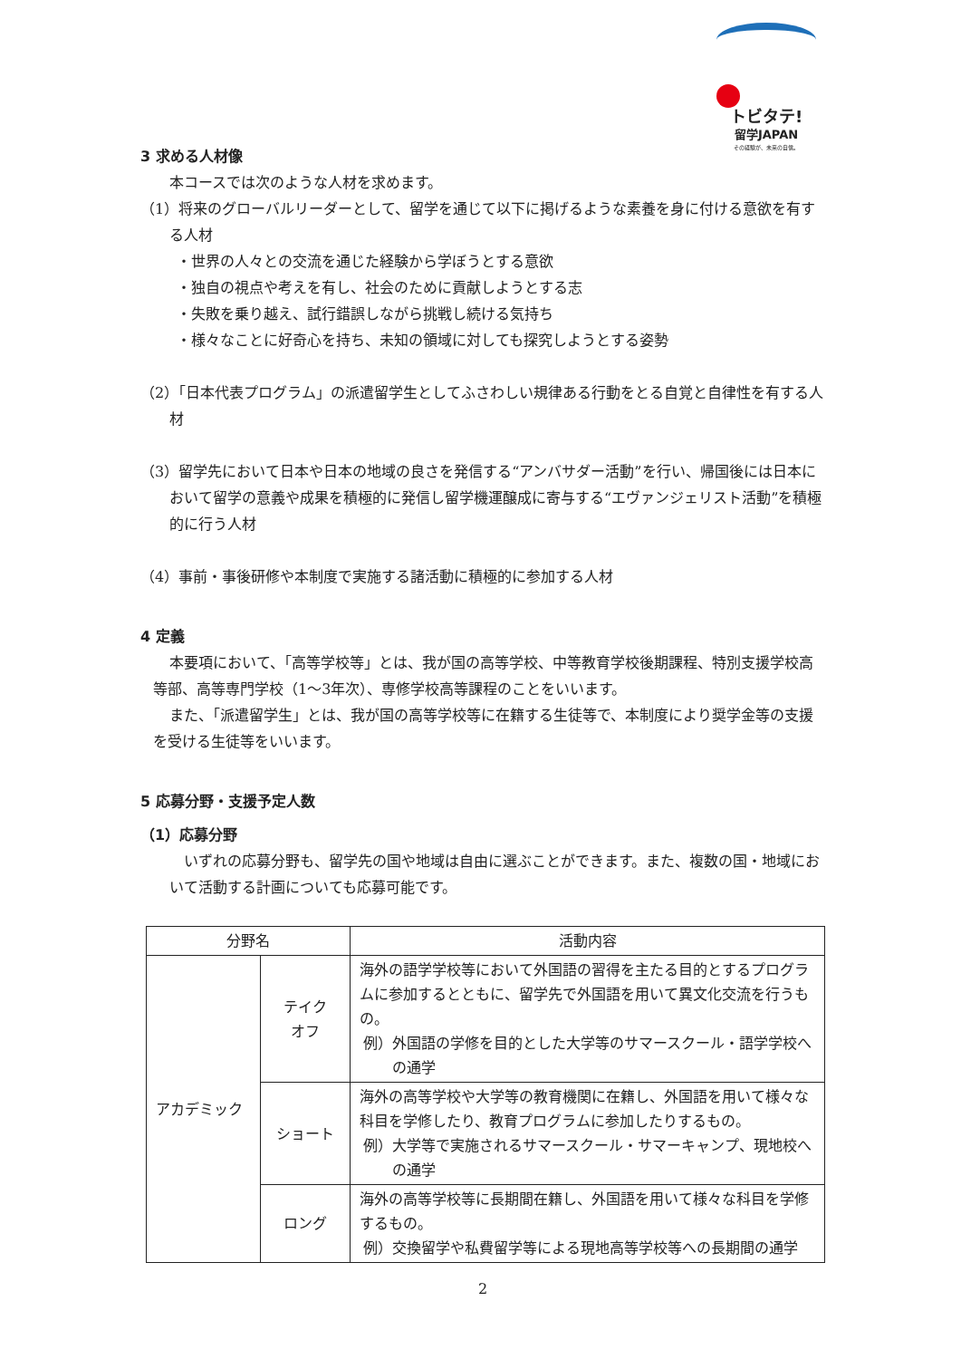トビタテ!
留学JAPAN
その経験が、未来の自信。
3 求める人材像
本コースでは次のような人材を求めます。
（1）将来のグローバルリーダーとして、留学を通じて以下に掲げるような素養を身に付ける意欲を有する人材
・世界の人々との交流を通じた経験から学ぼうとする意欲
・独自の視点や考えを有し、社会のために貢献しようとする志
・失敗を乗り越え、試行錯誤しながら挑戦し続ける気持ち
・様々なことに好奇心を持ち、未知の領域に対しても探究しようとする姿勢
（2）「日本代表プログラム」の派遣留学生としてふさわしい規律ある行動をとる自覚と自律性を有する人材
（3）留学先において日本や日本の地域の良さを発信する“アンバサダー活動”を行い、帰国後には日本において留学の意義や成果を積極的に発信し留学機運醸成に寄与する“エヴァンジェリスト活動”を積極的に行う人材
（4）事前・事後研修や本制度で実施する諸活動に積極的に参加する人材
4 定義
本要項において、「高等学校等」とは、我が国の高等学校、中等教育学校後期課程、特別支援学校高等部、高等専門学校（1～3年次）、専修学校高等課程のことをいいます。
また、「派遣留学生」とは、我が国の高等学校等に在籍する生徒等で、本制度により奨学金等の支援を受ける生徒等をいいます。
5 応募分野・支援予定人数
（1）応募分野
いずれの応募分野も、留学先の国や地域は自由に選ぶことができます。また、複数の国・地域において活動する計画についても応募可能です。
| 分野名 | | 活動内容 |
| --- | --- | --- |
| アカデミック | テイク オフ | 海外の語学学校等において外国語の習得を主たる目的とするプログラムに参加するとともに、留学先で外国語を用いて異文化交流を行うもの。 例）外国語の学修を目的とした大学等のサマースクール・語学学校への通学 |
| | ショート | 海外の高等学校や大学等の教育機関に在籍し、外国語を用いて様々な科目を学修したり、教育プログラムに参加したりするもの。 例）大学等で実施されるサマースクール・サマーキャンプ、現地校への通学 |
| | ロング | 海外の高等学校等に長期間在籍し、外国語を用いて様々な科目を学修するもの。 例）交換留学や私費留学等による現地高等学校等への長期間の通学 |
2